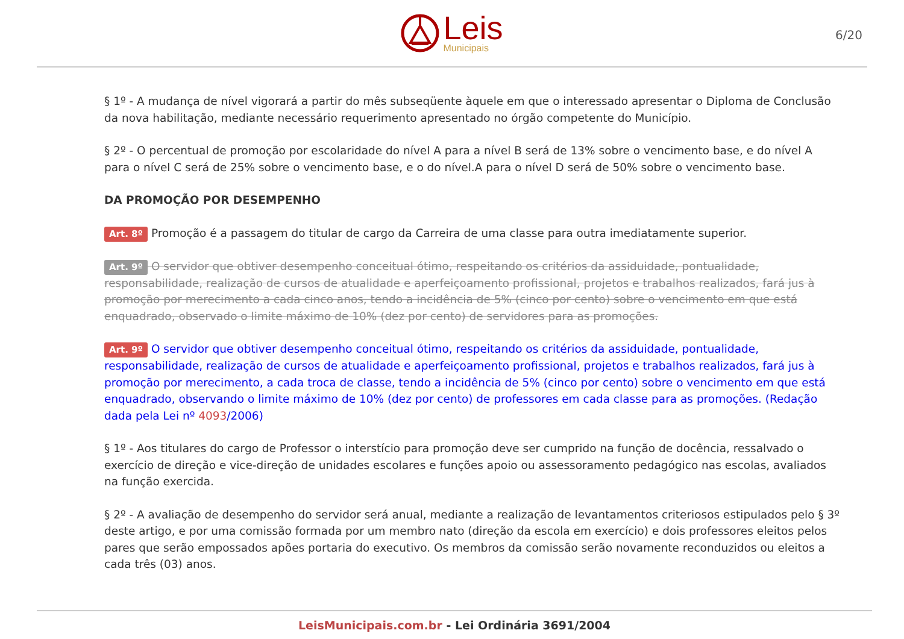Leis
Municipais
6/20
§ 1º - A mudança de nível vigorará a partir do mês subseqüente àquele em que o interessado apresentar o Diploma de Conclusão da nova habilitação, mediante necessário requerimento apresentado no órgão competente do Município.
§ 2º - O percentual de promoção por escolaridade do nível A para a nível B será de 13% sobre o vencimento base, e do nível A para o nível C será de 25% sobre o vencimento base, e o do nível.A para o nível D será de 50% sobre o vencimento base.
DA PROMOÇÃO POR DESEMPENHO
Art. 8º Promoção é a passagem do titular de cargo da Carreira de uma classe para outra imediatamente superior.
Art. 9º O servidor que obtiver desempenho conceitual ótimo, respeitando os critérios da assiduidade, pontualidade, responsabilidade, realização de cursos de atualidade e aperfeiçoamento profissional, projetos e trabalhos realizados, fará jus à promoção por merecimento a cada cinco anos, tendo a incidência de 5% (cinco por cento) sobre o vencimento em que está enquadrado, observado o limite máximo de 10% (dez por cento) de servidores para as promoções.
Art. 9º O servidor que obtiver desempenho conceitual ótimo, respeitando os critérios da assiduidade, pontualidade, responsabilidade, realização de cursos de atualidade e aperfeiçoamento profissional, projetos e trabalhos realizados, fará jus à promoção por merecimento, a cada troca de classe, tendo a incidência de 5% (cinco por cento) sobre o vencimento em que está enquadrado, observando o limite máximo de 10% (dez por cento) de professores em cada classe para as promoções. (Redação dada pela Lei nº 4093/2006)
§ 1º - Aos titulares do cargo de Professor o interstício para promoção deve ser cumprido na função de docência, ressalvado o exercício de direção e vice-direção de unidades escolares e funções apoio ou assessoramento pedagógico nas escolas, avaliados na função exercida.
§ 2º - A avaliação de desempenho do servidor será anual, mediante a realização de levantamentos criteriosos estipulados pelo § 3º deste artigo, e por uma comissão formada por um membro nato (direção da escola em exercício) e dois professores eleitos pelos pares que serão empossados apões portaria do executivo. Os membros da comissão serão novamente reconduzidos ou eleitos a cada três (03) anos.
LeisMunicipais.com.br - Lei Ordinária 3691/2004